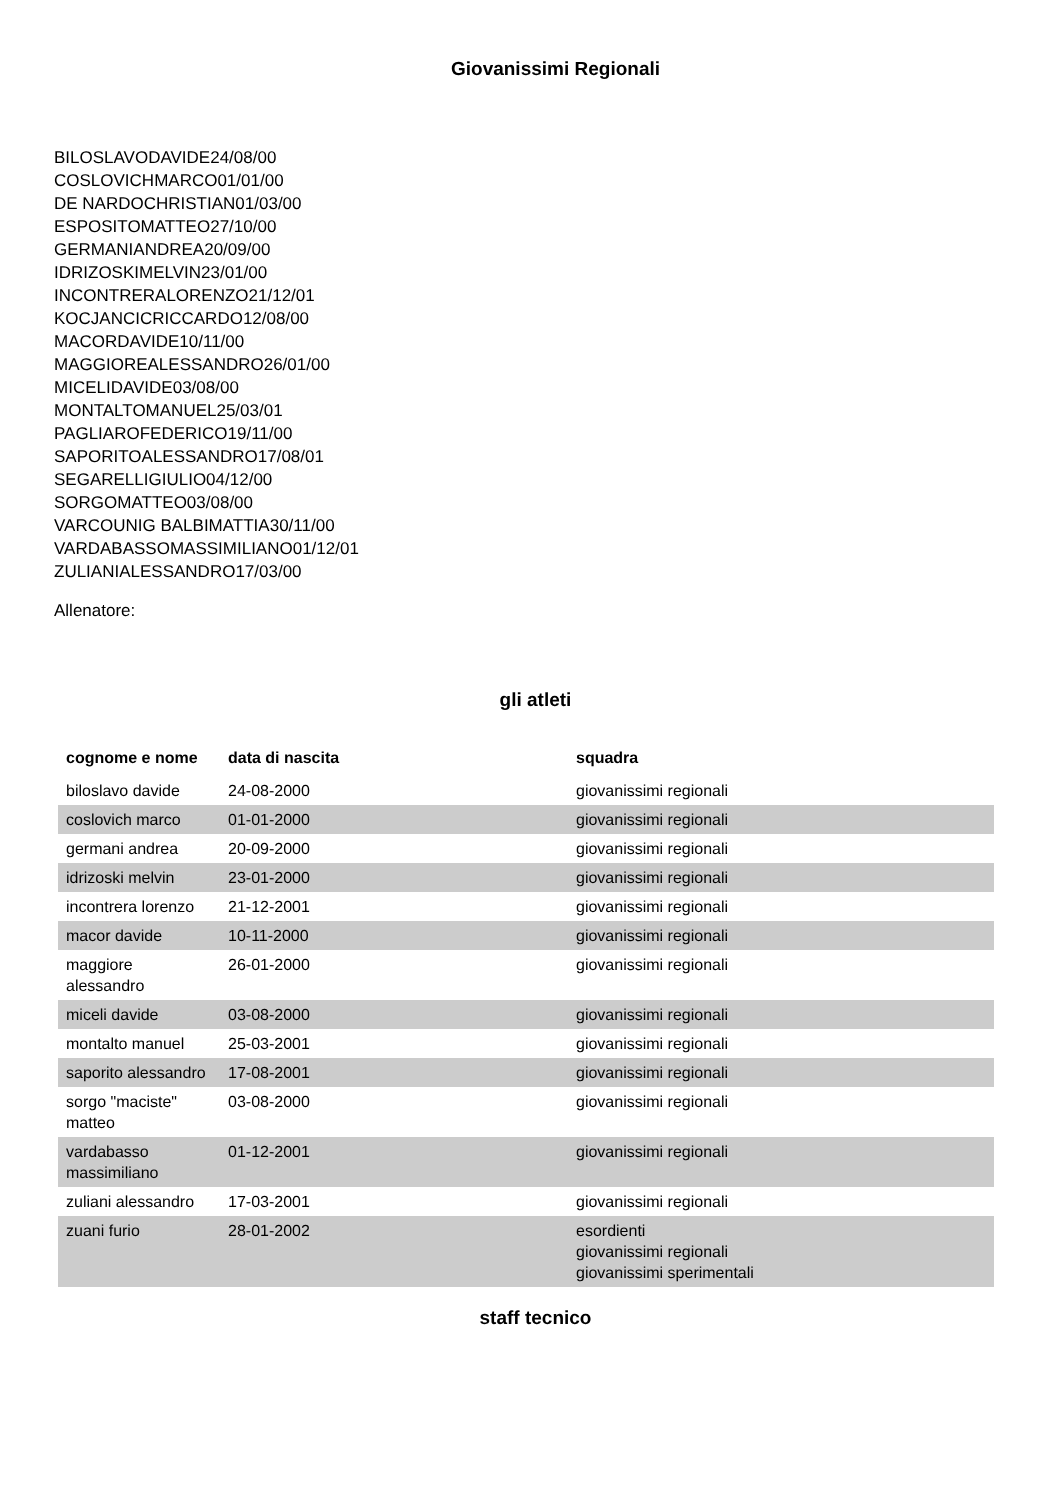Giovanissimi Regionali
BILOSLAVODAVIDE24/08/00
COSLOVICHMARCO01/01/00
DE NARDOCHRISTIAN01/03/00
ESPOSITOMATTEO27/10/00
GERMANIANDREA20/09/00
IDRIZOSKIMELVIN23/01/00
INCONTRERALORENZO21/12/01
KOCJANCICRICCARDO12/08/00
MACORDAVIDE10/11/00
MAGGIOREALESSANDRO26/01/00
MICELIDAVIDE03/08/00
MONTALTOMANUEL25/03/01
PAGLIAROFEDERICO19/11/00
SAPORITOALESSANDRO17/08/01
SEGARELLIGIULIO04/12/00
SORGOMATTEO03/08/00
VARCOUNIG BALBIMATTIA30/11/00
VARDABASSOMASSIMILIANO01/12/01
ZULIANIALESSANDRO17/03/00
Allenatore:
gli atleti
| cognome e nome | data di nascita | squadra |
| --- | --- | --- |
| biloslavo davide | 24-08-2000 | giovanissimi regionali |
| coslovich marco | 01-01-2000 | giovanissimi regionali |
| germani andrea | 20-09-2000 | giovanissimi regionali |
| idrizoski melvin | 23-01-2000 | giovanissimi regionali |
| incontrera lorenzo | 21-12-2001 | giovanissimi regionali |
| macor davide | 10-11-2000 | giovanissimi regionali |
| maggiore alessandro | 26-01-2000 | giovanissimi regionali |
| miceli davide | 03-08-2000 | giovanissimi regionali |
| montalto manuel | 25-03-2001 | giovanissimi regionali |
| saporito alessandro | 17-08-2001 | giovanissimi regionali |
| sorgo "maciste" matteo | 03-08-2000 | giovanissimi regionali |
| vardabasso massimiliano | 01-12-2001 | giovanissimi regionali |
| zuliani alessandro | 17-03-2001 | giovanissimi regionali |
| zuani furio | 28-01-2002 | esordienti giovanissimi regionali giovanissimi sperimentali |
staff tecnico